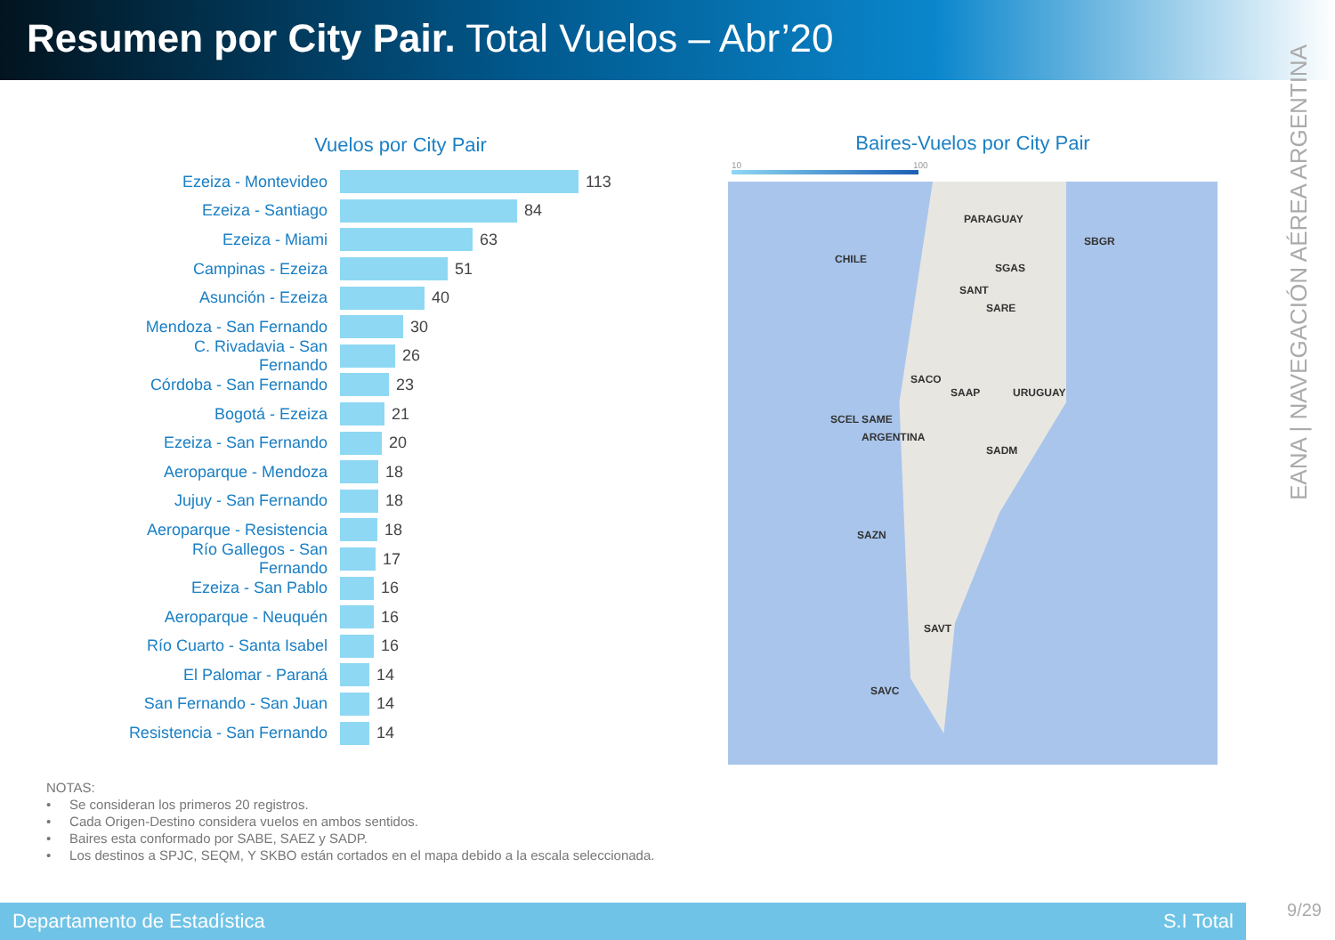Resumen por City Pair. Total Vuelos – Abr’20
EANA | NAVEGACIÓN AÉREA ARGENTINA
Vuelos por City Pair
Ezeiza - Montevideo 113
Ezeiza - Santiago 84
Ezeiza - Miami 63
Campinas - Ezeiza 51
Asunción - Ezeiza 40
Mendoza - San Fernando 30
C. Rivadavia - San Fernando 26
Córdoba - San Fernando 23
Bogotá - Ezeiza 21
Ezeiza - San Fernando 20
Aeroparque - Mendoza 18
Jujuy - San Fernando 18
Aeroparque - Resistencia 18
Río Gallegos - San Fernando 17
Ezeiza - San Pablo 16
Aeroparque - Neuquén 16
Río Cuarto - Santa Isabel 16
El Palomar - Paraná 14
San Fernando - San Juan 14
Resistencia - San Fernando 14
Baires-Vuelos por City Pair
10 100
PARAGUAY
CHILE
SBGR
SANT
SGAS
SARE
SACO
SAAP
SCEL SAME
ARGENTINA
SADM
SAZN
SAVT
SAVC
URUGUAY
NOTAS:
• Se consideran los primeros 20 registros.
• Cada Origen-Destino considera vuelos en ambos sentidos.
• Baires esta conformado por SABE, SAEZ y SADP.
• Los destinos a SPJC, SEQM, Y SKBO están cortados en el mapa debido a la escala seleccionada.
Departamento de Estadística S.I Total
9/29